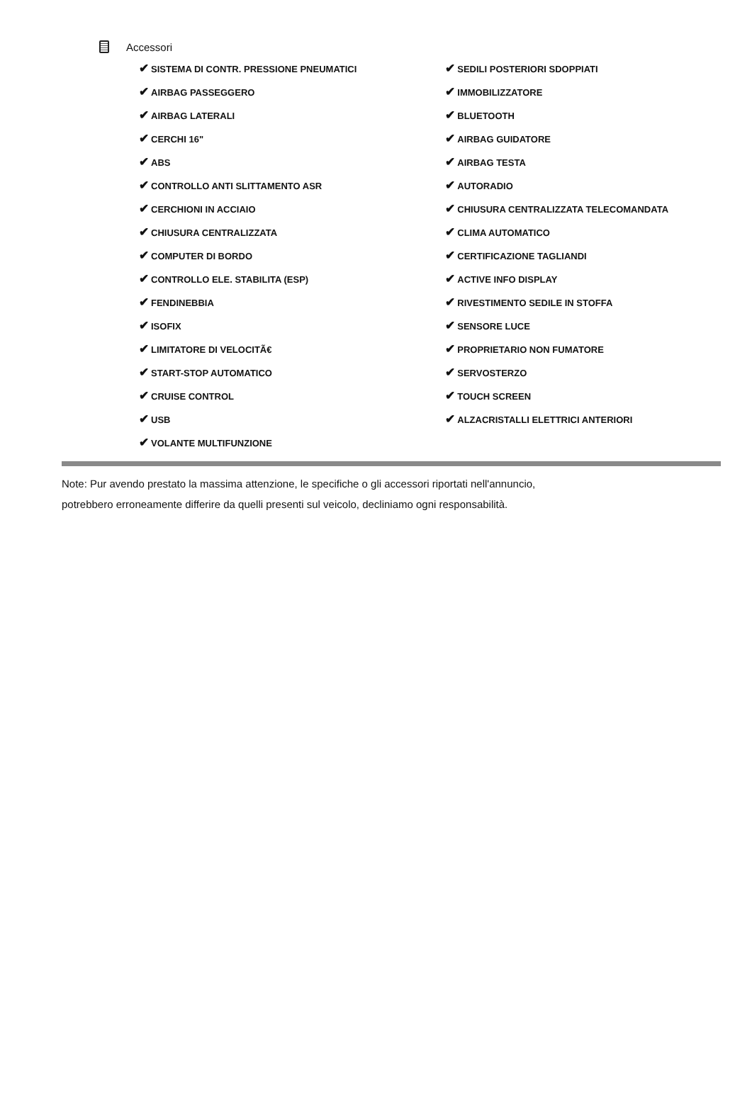Accessori
| ✔ SISTEMA DI CONTR. PRESSIONE PNEUMATICI | ✔ SEDILI POSTERIORI SDOPPIATI |
| ✔ AIRBAG PASSEGGERO | ✔ IMMOBILIZZATORE |
| ✔ AIRBAG LATERALI | ✔ BLUETOOTH |
| ✔ CERCHI 16" | ✔ AIRBAG GUIDATORE |
| ✔ ABS | ✔ AIRBAG TESTA |
| ✔ CONTROLLO ANTI SLITTAMENTO ASR | ✔ AUTORADIO |
| ✔ CERCHIONI IN ACCIAIO | ✔ CHIUSURA CENTRALIZZATA TELECOMANDATA |
| ✔ CHIUSURA CENTRALIZZATA | ✔ CLIMA AUTOMATICO |
| ✔ COMPUTER DI BORDO | ✔ CERTIFICAZIONE TAGLIANDI |
| ✔ CONTROLLO ELE. STABILITA (ESP) | ✔ ACTIVE INFO DISPLAY |
| ✔ FENDINEBBIA | ✔ RIVESTIMENTO SEDILE IN STOFFA |
| ✔ ISOFIX | ✔ SENSORE LUCE |
| ✔ LIMITATORE DI VELOCITÃ€ | ✔ PROPRIETARIO NON FUMATORE |
| ✔ START-STOP AUTOMATICO | ✔ SERVOSTERZO |
| ✔ CRUISE CONTROL | ✔ TOUCH SCREEN |
| ✔ USB | ✔ ALZACRISTALLI ELETTRICI ANTERIORI |
| ✔ VOLANTE MULTIFUNZIONE | |
Note: Pur avendo prestato la massima attenzione, le specifiche o gli accessori riportati nell'annuncio,
potrebbero erroneamente differire da quelli presenti sul veicolo, decliniamo ogni responsabilità.